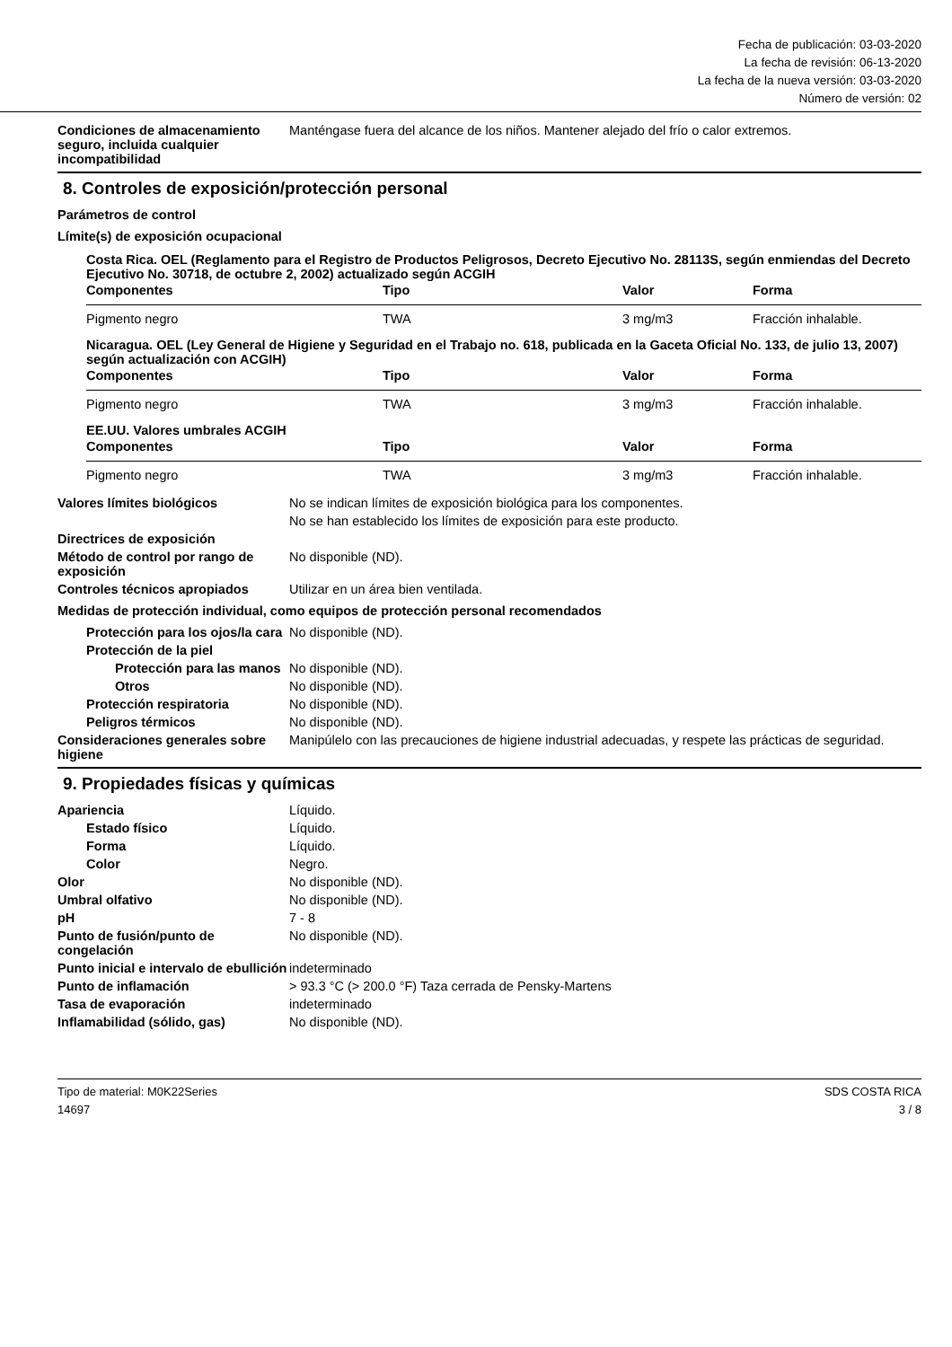Fecha de publicación: 03-03-2020
La fecha de revisión: 06-13-2020
La fecha de la nueva versión: 03-03-2020
Número de versión: 02
Condiciones de almacenamiento seguro, incluida cualquier incompatibilidad
Manténgase fuera del alcance de los niños. Mantener alejado del frío o calor extremos.
8. Controles de exposición/protección personal
Parámetros de control
Límite(s) de exposición ocupacional
Costa Rica. OEL (Reglamento para el Registro de Productos Peligrosos, Decreto Ejecutivo No. 28113S, según enmiendas del Decreto Ejecutivo No. 30718, de octubre 2, 2002) actualizado según ACGIH
| Componentes | Tipo | Valor | Forma |
| --- | --- | --- | --- |
| Pigmento negro | TWA | 3 mg/m3 | Fracción inhalable. |
Nicaragua. OEL (Ley General de Higiene y Seguridad en el Trabajo no. 618, publicada en la Gaceta Oficial No. 133, de julio 13, 2007) según actualización con ACGIH)
| Componentes | Tipo | Valor | Forma |
| --- | --- | --- | --- |
| Pigmento negro | TWA | 3 mg/m3 | Fracción inhalable. |
EE.UU. Valores umbrales ACGIH
| Componentes | Tipo | Valor | Forma |
| --- | --- | --- | --- |
| Pigmento negro | TWA | 3 mg/m3 | Fracción inhalable. |
Valores límites biológicos No se indican límites de exposición biológica para los componentes.
No se han establecido los límites de exposición para este producto.
Directrices de exposición
Método de control por rango de exposición
No disponible (ND).
Controles técnicos apropiados Utilizar en un área bien ventilada.
Medidas de protección individual, como equipos de protección personal recomendados
Protección para los ojos/la cara
No disponible (ND).
Protección de la piel
Protección para las manos
No disponible (ND).
Otros No disponible (ND).
Protección respiratoria No disponible (ND).
Peligros térmicos No disponible (ND).
Consideraciones generales sobre higiene
Manipúlelo con las precauciones de higiene industrial adecuadas, y respete las prácticas de seguridad.
9. Propiedades físicas y químicas
Apariencia Líquido.
Estado físico Líquido.
Forma Líquido.
Color Negro.
Olor No disponible (ND).
Umbral olfativo No disponible (ND).
pH 7 - 8
Punto de fusión/punto de congelación
No disponible (ND).
Punto inicial e intervalo de ebullición
indeterminado
Punto de inflamación > 93.3 °C (> 200.0 °F) Taza cerrada de Pensky-Martens
Tasa de evaporación indeterminado
Inflamabilidad (sólido, gas) No disponible (ND).
Tipo de material: M0K22Series
14697
SDS COSTA RICA
3 / 8